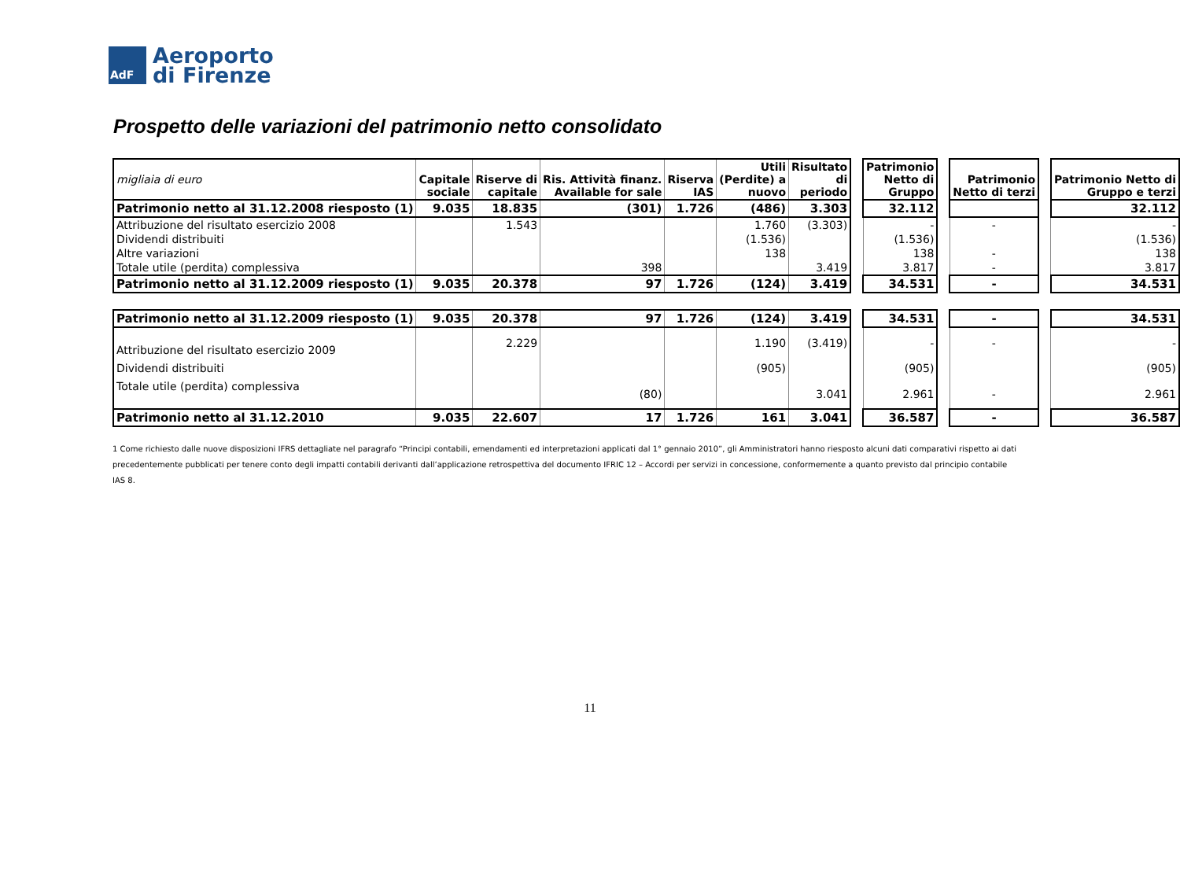AdF
Aeroporto
di Firenze
Prospetto delle variazioni del patrimonio netto consolidato
| migliaia di euro | Capitale sociale | Riserve di capitale | Ris. Attività finanz. Available for sale | Riserva IAS | Utili (Perdite) a nuovo | Risultato di periodo | | Patrimonio Netto di Gruppo | | Patrimonio Netto di terzi | | Patrimonio Netto di Gruppo e terzi |
| --- | --- | --- | --- | --- | --- | --- | --- | --- | --- | --- | --- | --- |
| Patrimonio netto al 31.12.2008 riesposto (1) | 9.035 | 18.835 | (301) | 1.726 | (486) | 3.303 | | 32.112 | | | | 32.112 |
| Attribuzione del risultato esercizio 2008 | | 1.543 | | | 1.760 | (3.303) | | - | | - | | - |
| Dividendi distribuiti | | | | | (1.536) | | | (1.536) | | | | (1.536) |
| Altre variazioni | | | | | 138 | | | 138 | | - | | 138 |
| Totale utile (perdita) complessiva | | | 398 | | | 3.419 | | 3.817 | | - | | 3.817 |
| Patrimonio netto al 31.12.2009 riesposto (1) | 9.035 | 20.378 | 97 | 1.726 | (124) | 3.419 | | 34.531 | | - | | 34.531 |
| Patrimonio netto al 31.12.2009 riesposto (1) | 9.035 | 20.378 | 97 | 1.726 | (124) | 3.419 | | 34.531 | | - | | 34.531 |
| Attribuzione del risultato esercizio 2009 | | 2.229 | | | 1.190 | (3.419) | | - | | - | | - |
| Dividendi distribuiti | | | | | (905) | | | (905) | | | | (905) |
| Totale utile (perdita) complessiva | | | (80) | | | 3.041 | | 2.961 | | - | | 2.961 |
| Patrimonio netto al 31.12.2010 | 9.035 | 22.607 | 17 | 1.726 | 161 | 3.041 | | 36.587 | | - | | 36.587 |
1 Come richiesto dalle nuove disposizioni IFRS dettagliate nel paragrafo “Principi contabili, emendamenti ed interpretazioni applicati dal 1° gennaio 2010”, gli Amministratori hanno riesposto alcuni dati comparativi rispetto ai dati precedentemente pubblicati per tenere conto degli impatti contabili derivanti dall’applicazione retrospettiva del documento IFRIC 12 – Accordi per servizi in concessione, conformemente a quanto previsto dal principio contabile IAS 8.
11